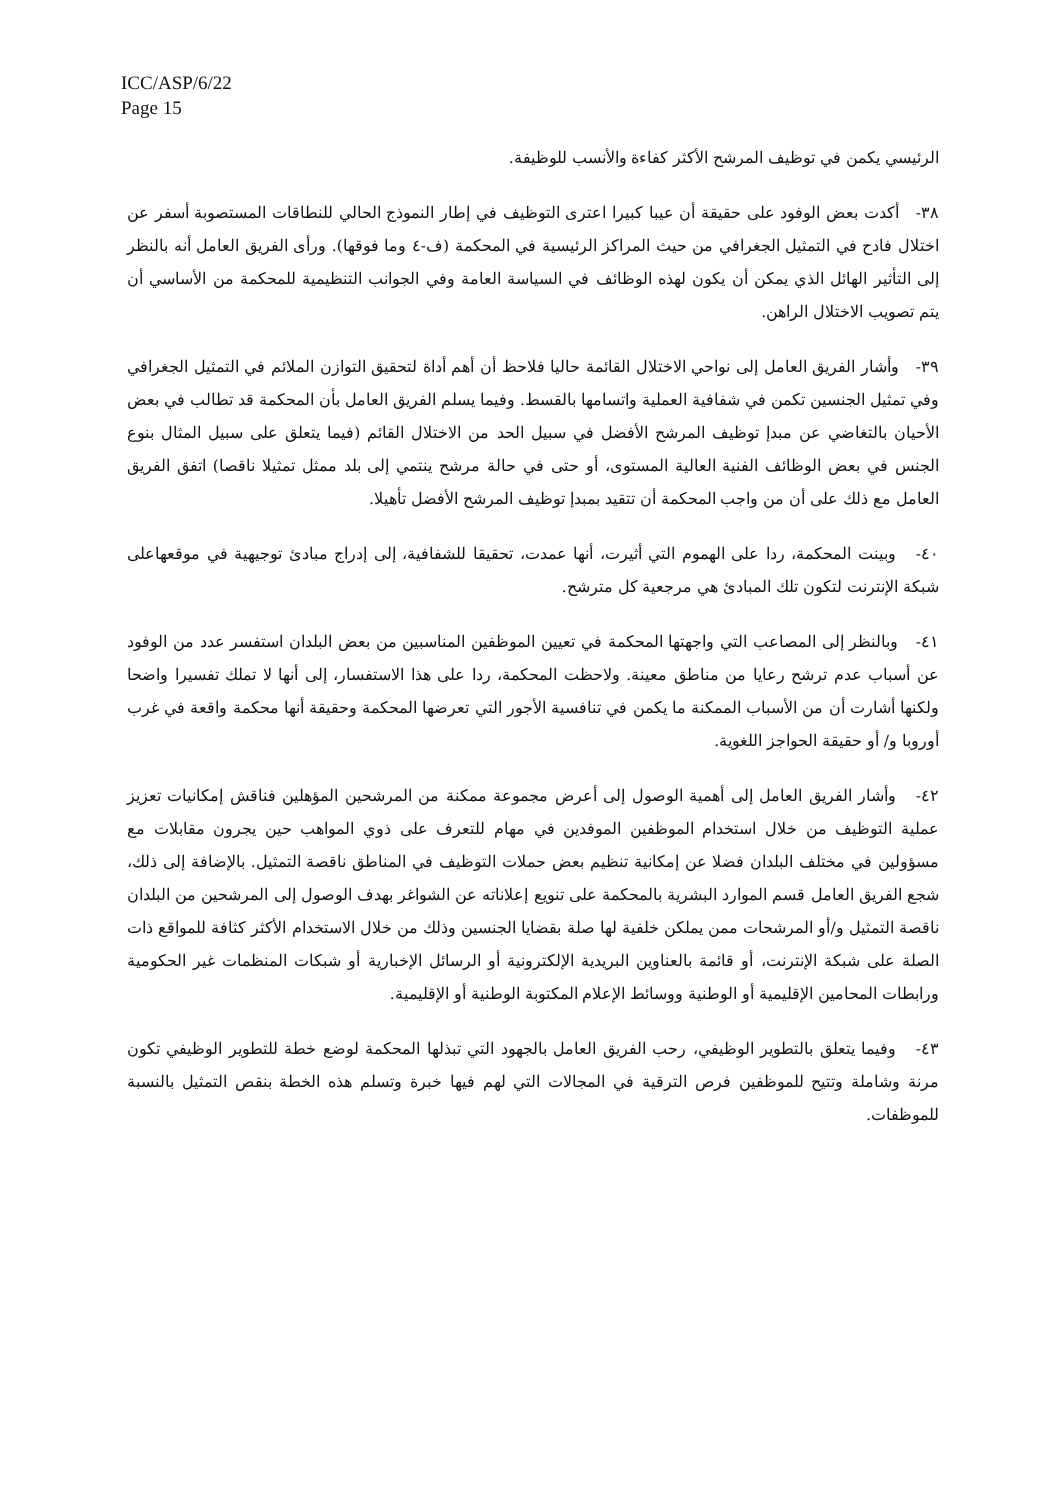ICC/ASP/6/22
Page 15
الرئيسي يكمن في توظيف المرشح الأكثر كفاءة والأنسب للوظيفة.
٣٨- أكدت بعض الوفود على حقيقة أن عيبا كبيرا اعترى التوظيف في إطار النموذج الحالي للنطاقات المستصوبة أسفر عن اختلال فادح في التمثيل الجغرافي من حيث المراكز الرئيسية في المحكمة (ف-٤ وما فوقها). ورأى الفريق العامل أنه بالنظر إلى التأثير الهائل الذي يمكن أن يكون لهذه الوظائف في السياسة العامة وفي الجوانب التنظيمية للمحكمة من الأساسي أن يتم تصويب الاختلال الراهن.
٣٩- وأشار الفريق العامل إلى نواحي الاختلال القائمة حاليا فلاحظ أن أهم أداة لتحقيق التوازن الملائم في التمثيل الجغرافي وفي تمثيل الجنسين تكمن في شفافية العملية واتسامها بالقسط. وفيما يسلم الفريق العامل بأن المحكمة قد تطالب في بعض الأحيان بالتغاضي عن مبدإ توظيف المرشح الأفضل في سبيل الحد من الاختلال القائم (فيما يتعلق على سبيل المثال بنوع الجنس في بعض الوظائف الفنية العالية المستوى، أو حتى في حالة مرشح ينتمي إلى بلد ممثل تمثيلا ناقصا) اتفق الفريق العامل مع ذلك على أن من واجب المحكمة أن تتقيد بمبدإ توظيف المرشح الأفضل تأهيلا.
٤٠- وبينت المحكمة، ردا على الهموم التي أثيرت، أنها عمدت، تحقيقا للشفافية، إلى إدراج مبادئ توجيهية في موقعهاعلى شبكة الإنترنت لتكون تلك المبادئ هي مرجعية كل مترشح.
٤١- وبالنظر إلى المصاعب التي واجهتها المحكمة في تعيين الموظفين المناسبين من بعض البلدان استفسر عدد من الوفود عن أسباب عدم ترشح رعايا من مناطق معينة. ولاحظت المحكمة، ردا على هذا الاستفسار، إلى أنها لا تملك تفسيرا واضحا ولكنها أشارت أن من الأسباب الممكنة ما يكمن في تنافسية الأجور التي تعرضها المحكمة وحقيقة أنها محكمة واقعة في غرب أوروبا و/ أو حقيقة الحواجز اللغوية.
٤٢- وأشار الفريق العامل إلى أهمية الوصول إلى أعرض مجموعة ممكنة من المرشحين المؤهلين فناقش إمكانيات تعزيز عملية التوظيف من خلال استخدام الموظفين الموفدين في مهام للتعرف على ذوي المواهب حين يجرون مقابلات مع مسؤولين في مختلف البلدان فضلا عن إمكانية تنظيم بعض حملات التوظيف في المناطق ناقصة التمثيل. بالإضافة إلى ذلك، شجع الفريق العامل قسم الموارد البشرية بالمحكمة على تنويع إعلاناته عن الشواغر بهدف الوصول إلى المرشحين من البلدان ناقصة التمثيل و/أو المرشحات ممن يملكن خلفية لها صلة بقضايا الجنسين وذلك من خلال الاستخدام الأكثر كثافة للمواقع ذات الصلة على شبكة الإنترنت، أو قائمة بالعناوين البريدية الإلكترونية أو الرسائل الإخبارية أو شبكات المنظمات غير الحكومية ورابطات المحامين الإقليمية أو الوطنية ووسائط الإعلام المكتوبة الوطنية أو الإقليمية.
٤٣- وفيما يتعلق بالتطوير الوظيفي، رحب الفريق العامل بالجهود التي تبذلها المحكمة لوضع خطة للتطوير الوظيفي تكون مرنة وشاملة وتتيح للموظفين فرص الترقية في المجالات التي لهم فيها خبرة وتسلم هذه الخطة بنقص التمثيل بالنسبة للموظفات.